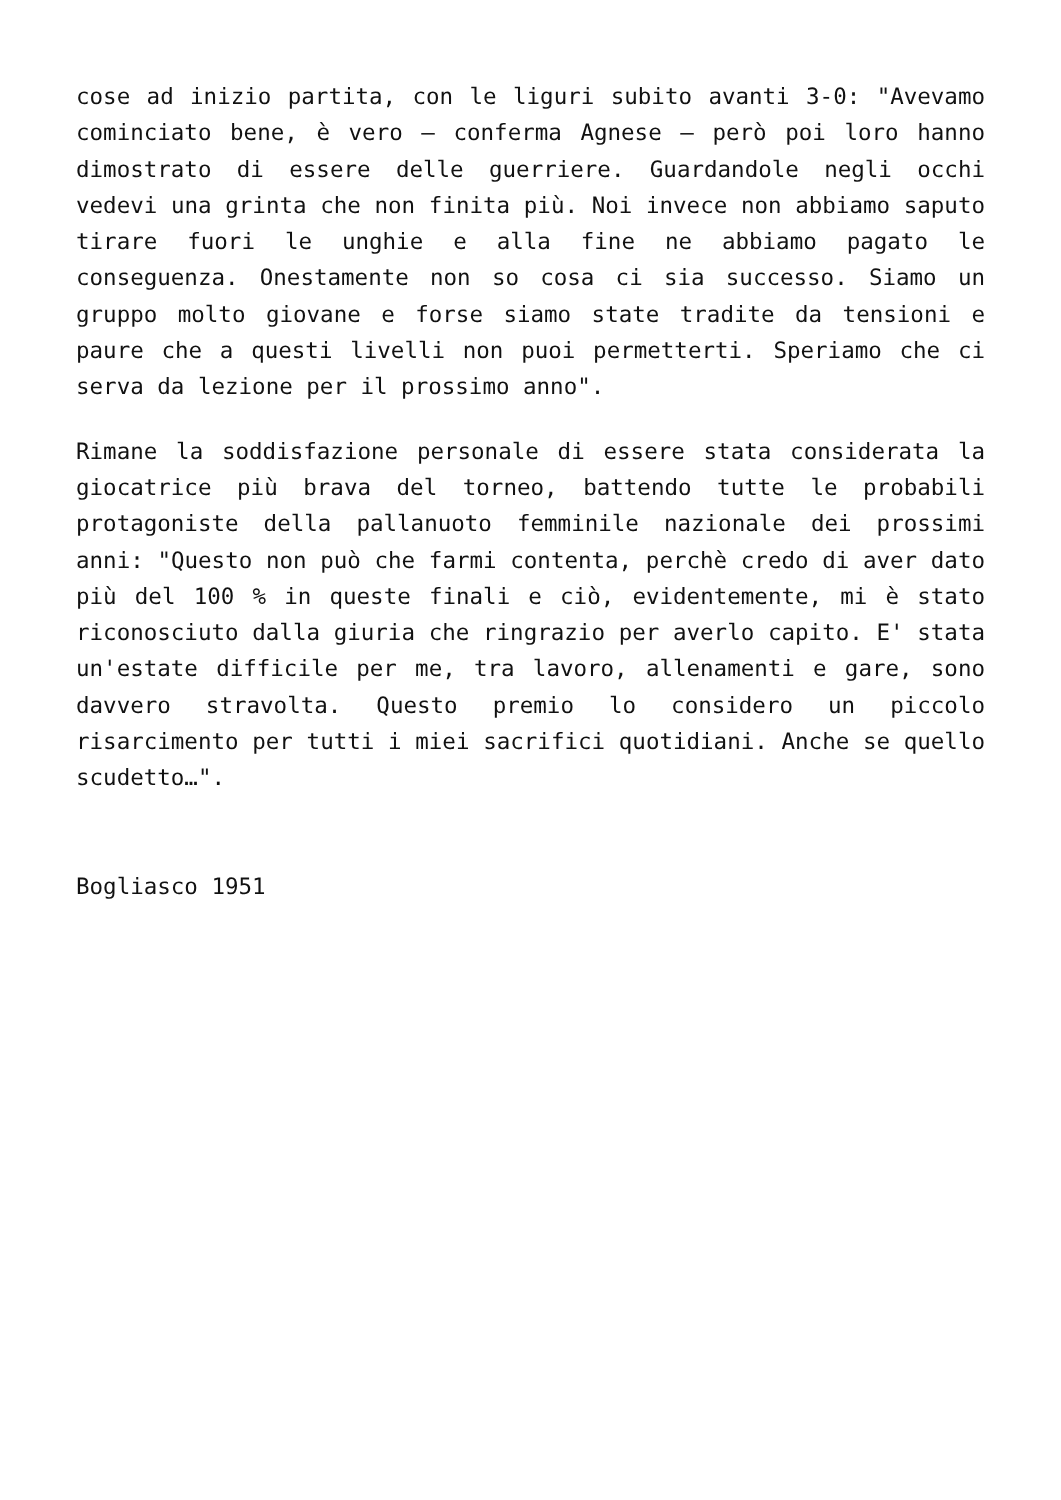cose ad inizio partita, con le liguri subito avanti 3-0: "Avevamo cominciato bene, è vero – conferma Agnese – però poi loro hanno dimostrato di essere delle guerriere. Guardandole negli occhi vedevi una grinta che non finita più. Noi invece non abbiamo saputo tirare fuori le unghie e alla fine ne abbiamo pagato le conseguenza. Onestamente non so cosa ci sia successo. Siamo un gruppo molto giovane e forse siamo state tradite da tensioni e paure che a questi livelli non puoi permetterti. Speriamo che ci serva da lezione per il prossimo anno".
Rimane la soddisfazione personale di essere stata considerata la giocatrice più brava del torneo, battendo tutte le probabili protagoniste della pallanuoto femminile nazionale dei prossimi anni: "Questo non può che farmi contenta, perchè credo di aver dato più del 100 % in queste finali e ciò, evidentemente, mi è stato riconosciuto dalla giuria che ringrazio per averlo capito. E' stata un'estate difficile per me, tra lavoro, allenamenti e gare, sono davvero stravolta. Questo premio lo considero un piccolo risarcimento per tutti i miei sacrifici quotidiani. Anche se quello scudetto…".
Bogliasco 1951